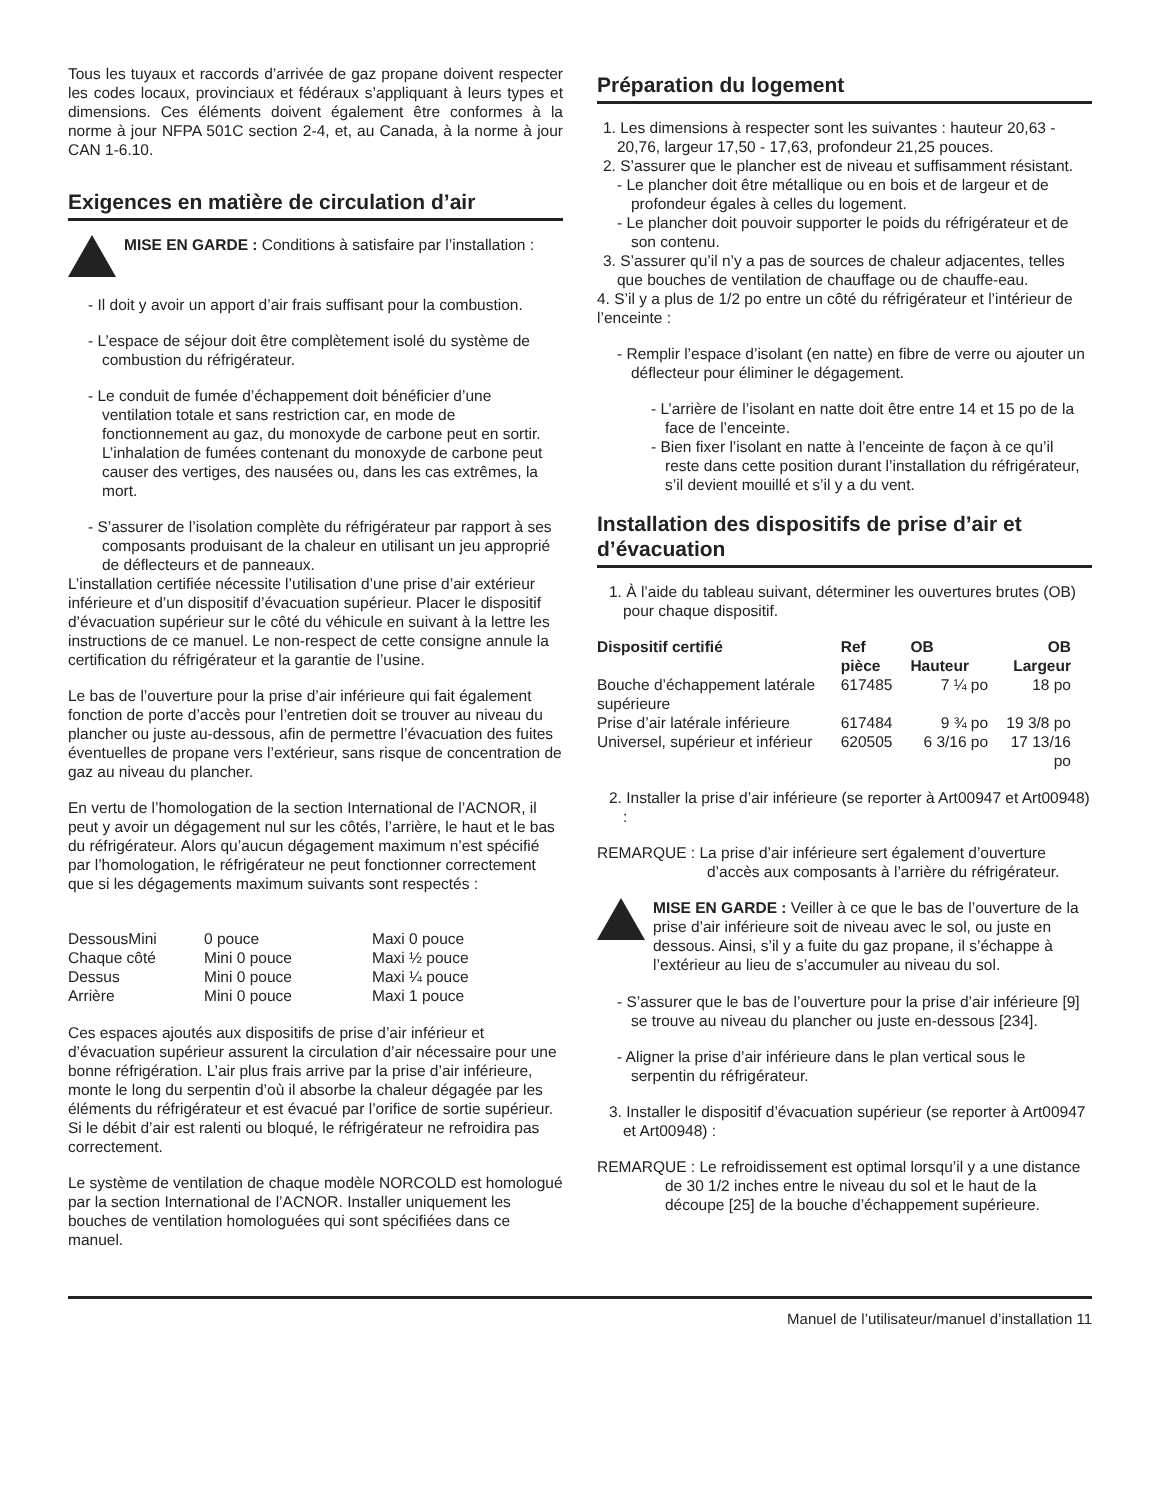Tous les tuyaux et raccords d’arrivée de gaz propane doivent respecter les codes locaux, provinciaux et fédéraux s’appliquant à leurs types et dimensions. Ces éléments doivent également être conformes à la norme à jour NFPA 501C section 2-4, et, au Canada, à la norme à jour CAN 1-6.10.
Exigences en matière de circulation d’air
MISE EN GARDE : Conditions à satisfaire par l’installation :
- Il doit y avoir un apport d’air frais suffisant pour la combustion.
- L’espace de séjour doit être complètement isolé du système de combustion du réfrigérateur.
- Le conduit de fumée d’échappement doit bénéficier d’une ventilation totale et sans restriction car, en mode de fonctionnement au gaz, du monoxyde de carbone peut en sortir. L’inhalation de fumées contenant du monoxyde de carbone peut causer des vertiges, des nausées ou, dans les cas extrêmes, la mort.
- S’assurer de l’isolation complète du réfrigérateur par rapport à ses composants produisant de la chaleur en utilisant un jeu approprié de déflecteurs et de panneaux.
L’installation certifiée nécessite l’utilisation d’une prise d’air extérieur inférieure et d’un dispositif d’évacuation supérieur. Placer le dispositif d’évacuation supérieur sur le côté du véhicule en suivant à la lettre les instructions de ce manuel. Le non-respect de cette consigne annule la certification du réfrigérateur et la garantie de l’usine.
Le bas de l’ouverture pour la prise d’air inférieure qui fait également fonction de porte d’accès pour l’entretien doit se trouver au niveau du plancher ou juste au-dessous, afin de permettre l’évacuation des fuites éventuelles de propane vers l’extérieur, sans risque de concentration de gaz au niveau du plancher.
En vertu de l’homologation de la section International de l’ACNOR, il peut y avoir un dégagement nul sur les côtés, l’arrière, le haut et le bas du réfrigérateur. Alors qu’aucun dégagement maximum n’est spécifié par l’homologation, le réfrigérateur ne peut fonctionner correctement que si les dégagements maximum suivants sont respectés :
| DessousMini | 0 pouce | Maxi 0 pouce |
| Chaque côté | Mini 0 pouce | Maxi ½ pouce |
| Dessus | Mini 0 pouce | Maxi ¼ pouce |
| Arrière | Mini 0 pouce | Maxi 1 pouce |
Ces espaces ajoutés aux dispositifs de prise d’air inférieur et d’évacuation supérieur assurent la circulation d’air nécessaire pour une bonne réfrigération. L’air plus frais arrive par la prise d’air inférieure, monte le long du serpentin d’où il absorbe la chaleur dégagée par les éléments du réfrigérateur et est évacué par l’orifice de sortie supérieur. Si le débit d’air est ralenti ou bloqué, le réfrigérateur ne refroidira pas correctement.
Le système de ventilation de chaque modèle NORCOLD est homologué par la section International de l’ACNOR. Installer uniquement les bouches de ventilation homologuées qui sont spécifiées dans ce manuel.
Préparation du logement
1. Les dimensions à respecter sont les suivantes : hauteur 20,63 - 20,76, largeur 17,50 - 17,63, profondeur 21,25 pouces.
2. S’assurer que le plancher est de niveau et suffisamment résistant.
- Le plancher doit être métallique ou en bois et de largeur et de profondeur égales à celles du logement.
- Le plancher doit pouvoir supporter le poids du réfrigérateur et de son contenu.
3. S’assurer qu’il n’y a pas de sources de chaleur adjacentes, telles que bouches de ventilation de chauffage ou de chauffe-eau.
4. S’il y a plus de 1/2 po entre un côté du réfrigérateur et l’intérieur de l’enceinte :
- Remplir l’espace d’isolant (en natte) en fibre de verre ou ajouter un déflecteur pour éliminer le dégagement.
- L’arrière de l’isolant en natte doit être entre 14 et 15 po de la face de l’enceinte.
- Bien fixer l’isolant en natte à l’enceinte de façon à ce qu’il reste dans cette position durant l’installation du réfrigérateur, s’il devient mouillé et s’il y a du vent.
Installation des dispositifs de prise d’air et d’évacuation
1. À l’aide du tableau suivant, déterminer les ouvertures brutes (OB) pour chaque dispositif.
| Dispositif certifié | Ref pièce | OB Hauteur | OB Largeur |
| --- | --- | --- | --- |
| Bouche d’échappement latérale supérieure | 617485 | 7 ¼ po | 18 po |
| Prise d’air latérale inférieure | 617484 | 9 ¾ po | 19 3/8 po |
| Universel, supérieur et inférieur | 620505 | 6 3/16 po | 17 13/16 po |
2. Installer la prise d’air inférieure (se reporter à Art00947 et Art00948) :
REMARQUE : La prise d’air inférieure sert également d’ouverture d’accès aux composants à l’arrière du réfrigérateur.
MISE EN GARDE : Veiller à ce que le bas de l’ouverture de la prise d’air inférieure soit de niveau avec le sol, ou juste en dessous. Ainsi, s’il y a fuite du gaz propane, il s’échappe à l’extérieur au lieu de s’accumuler au niveau du sol.
- S’assurer que le bas de l’ouverture pour la prise d’air inférieure [9] se trouve au niveau du plancher ou juste en-dessous [234].
- Aligner la prise d’air inférieure dans le plan vertical sous le serpentin du réfrigérateur.
3. Installer le dispositif d’évacuation supérieur (se reporter à Art00947 et Art00948) :
REMARQUE : Le refroidissement est optimal lorsqu’il y a une distance de 30 1/2 inches entre le niveau du sol et le haut de la découpe [25] de la bouche d’échappement supérieure.
Manuel de l’utilisateur/manuel d’installation 11